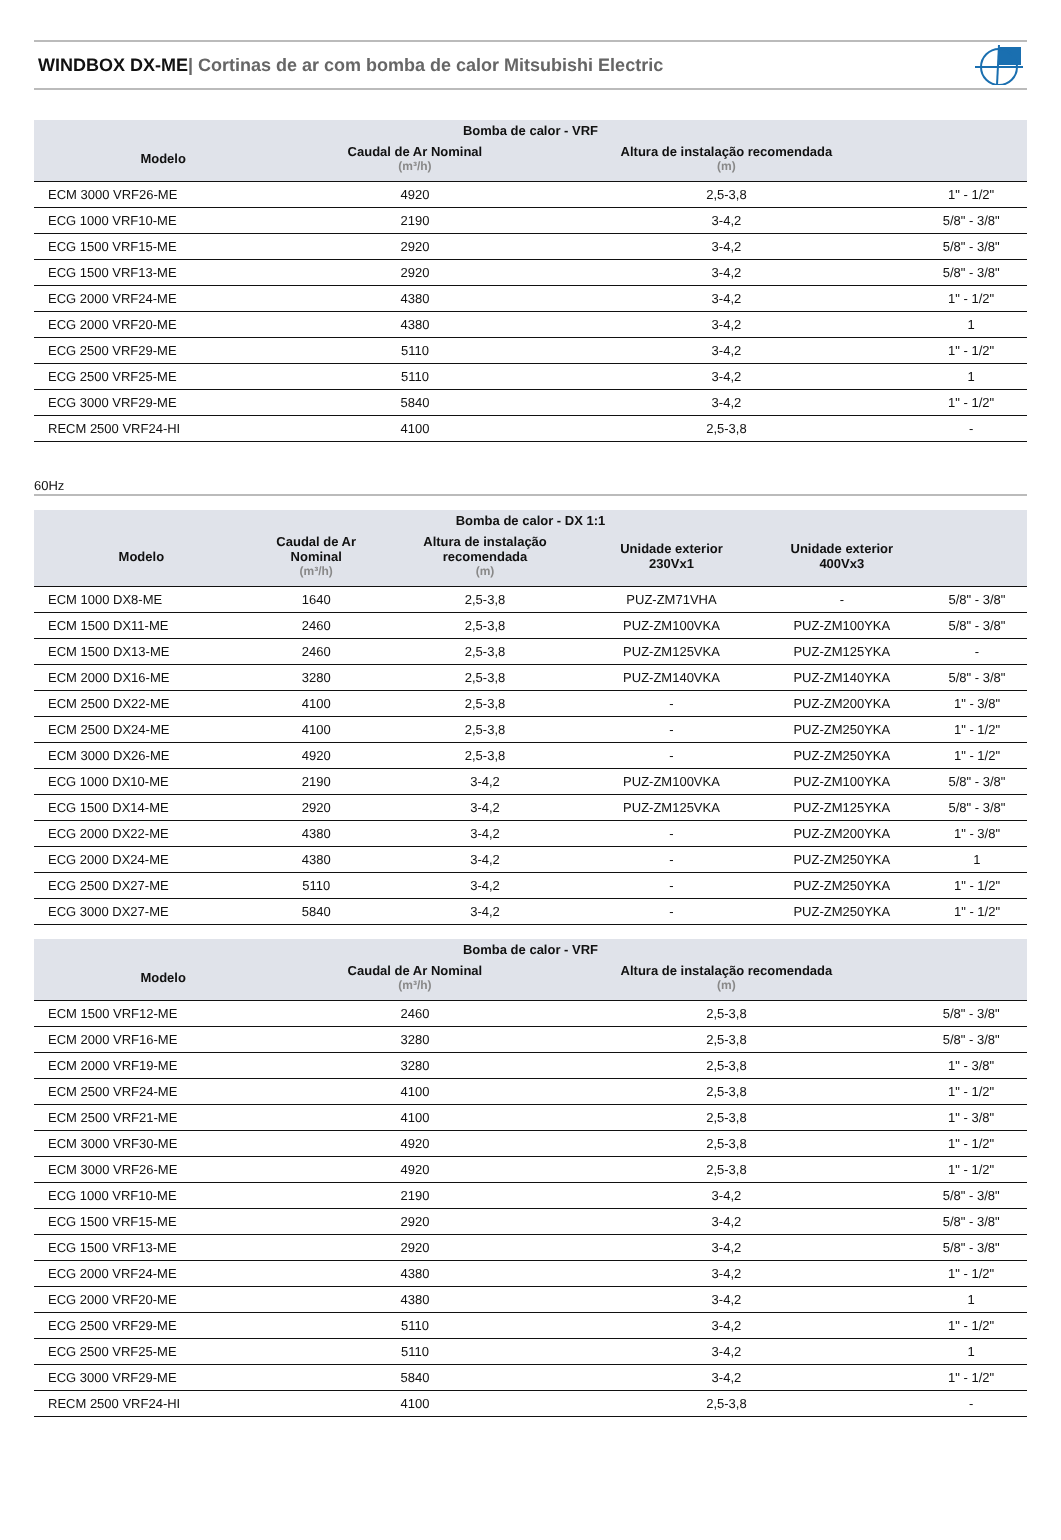WINDBOX DX-ME| Cortinas de ar com bomba de calor Mitsubishi Electric
| Bomba de calor - VRF | | | |
| --- | --- | --- | --- |
| Modelo | Caudal de Ar Nominal (m³/h) | Altura de instalação recomendada (m) | |
| ECM 3000 VRF26-ME | 4920 | 2,5-3,8 | 1" - 1/2" |
| ECG 1000 VRF10-ME | 2190 | 3-4,2 | 5/8" - 3/8" |
| ECG 1500 VRF15-ME | 2920 | 3-4,2 | 5/8" - 3/8" |
| ECG 1500 VRF13-ME | 2920 | 3-4,2 | 5/8" - 3/8" |
| ECG 2000 VRF24-ME | 4380 | 3-4,2 | 1" - 1/2" |
| ECG 2000 VRF20-ME | 4380 | 3-4,2 | 1 |
| ECG 2500 VRF29-ME | 5110 | 3-4,2 | 1" - 1/2" |
| ECG 2500 VRF25-ME | 5110 | 3-4,2 | 1 |
| ECG 3000 VRF29-ME | 5840 | 3-4,2 | 1" - 1/2" |
| RECM 2500 VRF24-HI | 4100 | 2,5-3,8 | - |
60Hz
| Bomba de calor - DX 1:1 | | | | | |
| --- | --- | --- | --- | --- | --- |
| Modelo | Caudal de Ar Nominal (m³/h) | Altura de instalação recomendada (m) | Unidade exterior 230Vx1 | Unidade exterior 400Vx3 | |
| ECM 1000 DX8-ME | 1640 | 2,5-3,8 | PUZ-ZM71VHA | - | 5/8" - 3/8" |
| ECM 1500 DX11-ME | 2460 | 2,5-3,8 | PUZ-ZM100VKA | PUZ-ZM100YKA | 5/8" - 3/8" |
| ECM 1500 DX13-ME | 2460 | 2,5-3,8 | PUZ-ZM125VKA | PUZ-ZM125YKA | - |
| ECM 2000 DX16-ME | 3280 | 2,5-3,8 | PUZ-ZM140VKA | PUZ-ZM140YKA | 5/8" - 3/8" |
| ECM 2500 DX22-ME | 4100 | 2,5-3,8 | - | PUZ-ZM200YKA | 1" - 3/8" |
| ECM 2500 DX24-ME | 4100 | 2,5-3,8 | - | PUZ-ZM250YKA | 1" - 1/2" |
| ECM 3000 DX26-ME | 4920 | 2,5-3,8 | - | PUZ-ZM250YKA | 1" - 1/2" |
| ECG 1000 DX10-ME | 2190 | 3-4,2 | PUZ-ZM100VKA | PUZ-ZM100YKA | 5/8" - 3/8" |
| ECG 1500 DX14-ME | 2920 | 3-4,2 | PUZ-ZM125VKA | PUZ-ZM125YKA | 5/8" - 3/8" |
| ECG 2000 DX22-ME | 4380 | 3-4,2 | - | PUZ-ZM200YKA | 1" - 3/8" |
| ECG 2000 DX24-ME | 4380 | 3-4,2 | - | PUZ-ZM250YKA | 1 |
| ECG 2500 DX27-ME | 5110 | 3-4,2 | - | PUZ-ZM250YKA | 1" - 1/2" |
| ECG 3000 DX27-ME | 5840 | 3-4,2 | - | PUZ-ZM250YKA | 1" - 1/2" |
| Bomba de calor - VRF | | | |
| --- | --- | --- | --- |
| Modelo | Caudal de Ar Nominal (m³/h) | Altura de instalação recomendada (m) | |
| ECM 1500 VRF12-ME | 2460 | 2,5-3,8 | 5/8" - 3/8" |
| ECM 2000 VRF16-ME | 3280 | 2,5-3,8 | 5/8" - 3/8" |
| ECM 2000 VRF19-ME | 3280 | 2,5-3,8 | 1" - 3/8" |
| ECM 2500 VRF24-ME | 4100 | 2,5-3,8 | 1" - 1/2" |
| ECM 2500 VRF21-ME | 4100 | 2,5-3,8 | 1" - 3/8" |
| ECM 3000 VRF30-ME | 4920 | 2,5-3,8 | 1" - 1/2" |
| ECM 3000 VRF26-ME | 4920 | 2,5-3,8 | 1" - 1/2" |
| ECG 1000 VRF10-ME | 2190 | 3-4,2 | 5/8" - 3/8" |
| ECG 1500 VRF15-ME | 2920 | 3-4,2 | 5/8" - 3/8" |
| ECG 1500 VRF13-ME | 2920 | 3-4,2 | 5/8" - 3/8" |
| ECG 2000 VRF24-ME | 4380 | 3-4,2 | 1" - 1/2" |
| ECG 2000 VRF20-ME | 4380 | 3-4,2 | 1 |
| ECG 2500 VRF29-ME | 5110 | 3-4,2 | 1" - 1/2" |
| ECG 2500 VRF25-ME | 5110 | 3-4,2 | 1 |
| ECG 3000 VRF29-ME | 5840 | 3-4,2 | 1" - 1/2" |
| RECM 2500 VRF24-HI | 4100 | 2,5-3,8 | - |